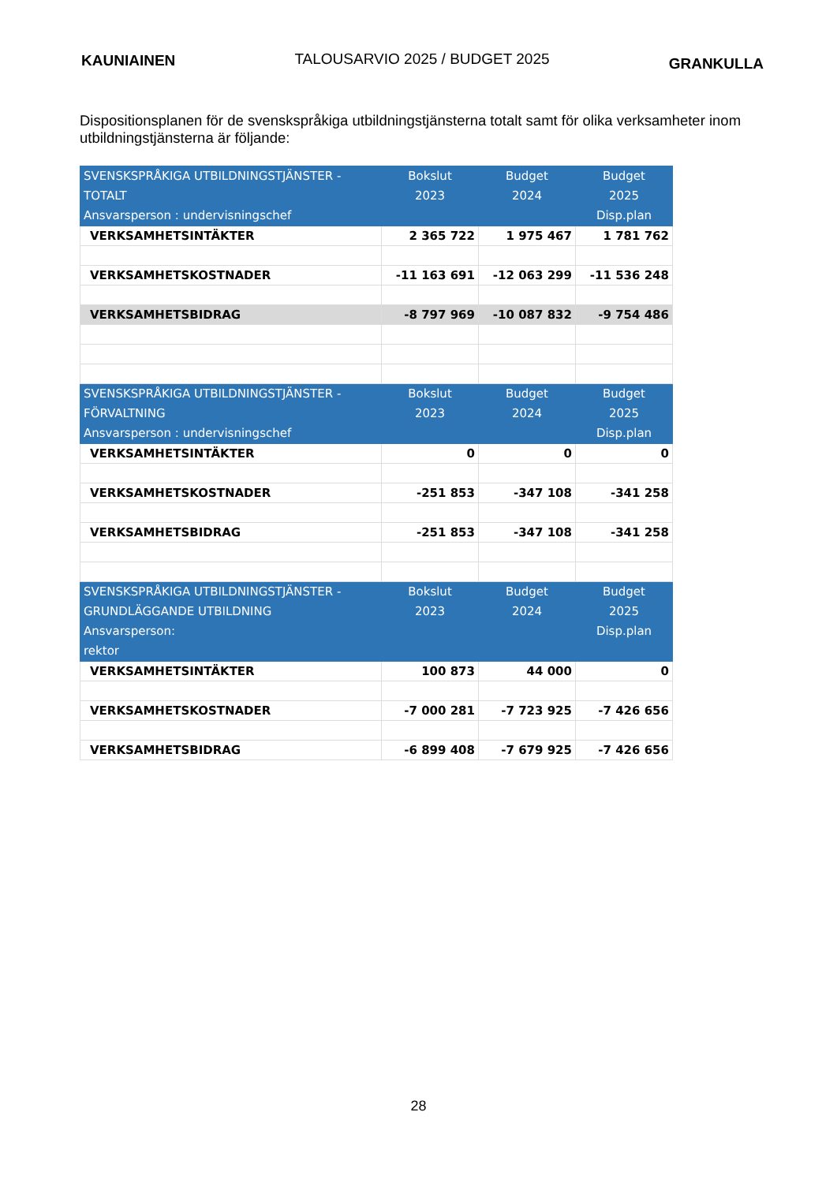KAUNIAINEN TALOUSARVIO 2025 / BUDGET 2025 GRANKULLA
Dispositionsplanen för de svenskspråkiga utbildningstjänsterna totalt samt för olika verksamheter inom utbildningstjänsterna är följande:
| SVENSKSPRÅKIGA UTBILDNINGSTJÄNSTER - TOTALT Ansvarsperson : undervisningschef | Bokslut 2023 | Budget 2024 | Budget 2025 Disp.plan |
| --- | --- | --- | --- |
| VERKSAMHETSINTÄKTER | 2 365 722 | 1 975 467 | 1 781 762 |
| VERKSAMHETSKOSTNADER | -11 163 691 | -12 063 299 | -11 536 248 |
| VERKSAMHETSBIDRAG | -8 797 969 | -10 087 832 | -9 754 486 |
| SVENSKSPRÅKIGA UTBILDNINGSTJÄNSTER - FÖRVALTNING Ansvarsperson : undervisningschef | Bokslut 2023 | Budget 2024 | Budget 2025 Disp.plan |
| VERKSAMHETSINTÄKTER | 0 | 0 | 0 |
| VERKSAMHETSKOSTNADER | -251 853 | -347 108 | -341 258 |
| VERKSAMHETSBIDRAG | -251 853 | -347 108 | -341 258 |
| SVENSKSPRÅKIGA UTBILDNINGSTJÄNSTER - GRUNDLÄGGANDE UTBILDNING Ansvarsperson: rektor | Bokslut 2023 | Budget 2024 | Budget 2025 Disp.plan |
| VERKSAMHETSINTÄKTER | 100 873 | 44 000 | 0 |
| VERKSAMHETSKOSTNADER | -7 000 281 | -7 723 925 | -7 426 656 |
| VERKSAMHETSBIDRAG | -6 899 408 | -7 679 925 | -7 426 656 |
28